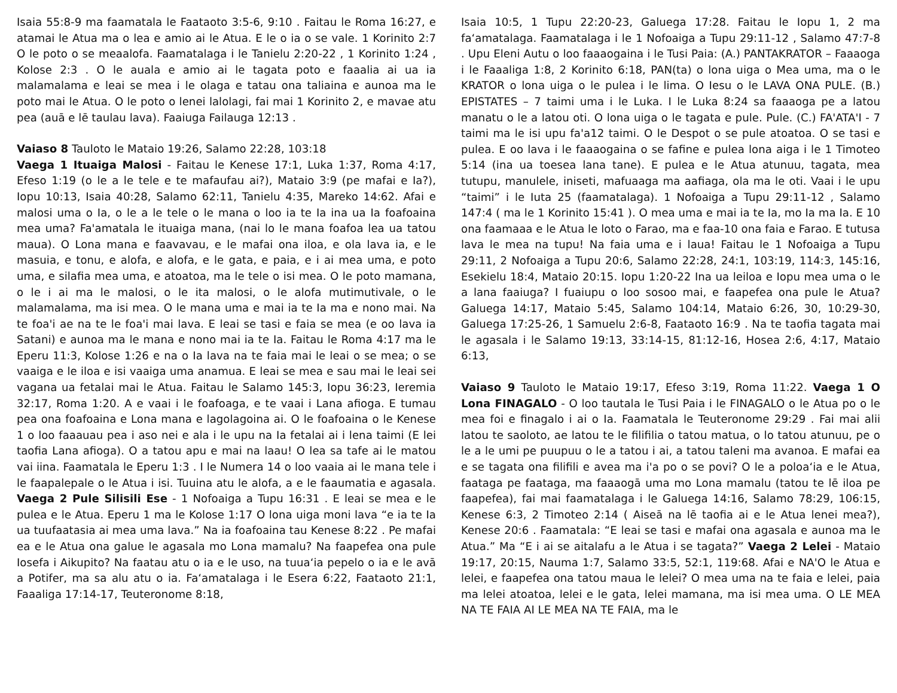Isaia 55:8-9 ma faamatala le Faataoto 3:5-6, 9:10 . Faitau le Roma 16:27, e atamai le Atua ma o lea e amio ai le Atua. E le o ia o se vale. 1 Korinito 2:7 O le poto o se meaalofa. Faamatalaga i le Tanielu 2:20-22 , 1 Korinito 1:24 , Kolose 2:3 . O le auala e amio ai le tagata poto e faaalia ai ua ia malamalama e leai se mea i le olaga e tatau ona taliaina e aunoa ma le poto mai le Atua. O le poto o lenei lalolagi, fai mai 1 Korinito 2, e mavae atu pea (auā e lē taulau lava). Faaiuga Failauga 12:13 .
Vaiaso 8 Tauloto le Mataio 19:26, Salamo 22:28, 103:18
Vaega 1 Ituaiga Malosi - Faitau le Kenese 17:1, Luka 1:37, Roma 4:17, Efeso 1:19 (o le a le tele e te mafaufau ai?), Mataio 3:9 (pe mafai e Ia?), Iopu 10:13, Isaia 40:28, Salamo 62:11, Tanielu 4:35, Mareko 14:62. Afai e malosi uma o Ia, o le a le tele o le mana o loo ia te Ia ina ua Ia foafoaina mea uma? Fa'amatala le ituaiga mana, (nai lo le mana foafoa lea ua tatou maua). O Lona mana e faavavau, e le mafai ona iloa, e ola lava ia, e le masuia, e tonu, e alofa, e alofa, e le gata, e paia, e i ai mea uma, e poto uma, e silafia mea uma, e atoatoa, ma le tele o isi mea. O le poto mamana, o le i ai ma le malosi, o le ita malosi, o le alofa mutimutivale, o le malamalama, ma isi mea. O le mana uma e mai ia te Ia ma e nono mai. Na te foa'i ae na te le foa'i mai lava. E leai se tasi e faia se mea (e oo lava ia Satani) e aunoa ma le mana e nono mai ia te Ia. Faitau le Roma 4:17 ma le Eperu 11:3, Kolose 1:26 e na o Ia lava na te faia mai le leai o se mea; o se vaaiga e le iloa e isi vaaiga uma anamua. E leai se mea e sau mai le leai sei vagana ua fetalai mai le Atua. Faitau le Salamo 145:3, Iopu 36:23, Ieremia 32:17, Roma 1:20. A e vaai i le foafoaga, e te vaai i Lana afioga. E tumau pea ona foafoaina e Lona mana e lagolagoina ai. O le foafoaina o le Kenese 1 o loo faaauau pea i aso nei e ala i le upu na Ia fetalai ai i lena taimi (E lei taofia Lana afioga). O a tatou apu e mai na laau! O lea sa tafe ai le matou vai iina. Faamatala le Eperu 1:3 . I le Numera 14 o loo vaaia ai le mana tele i le faapalepale o le Atua i isi. Tuuina atu le alofa, a e le faaumatia e agasala. Vaega 2 Pule Silisili Ese - 1 Nofoaiga a Tupu 16:31 . E leai se mea e le pulea e le Atua. Eperu 1 ma le Kolose 1:17 O lona uiga moni lava “e ia te Ia ua tuufaatasia ai mea uma lava.” Na ia foafoaina tau Kenese 8:22 . Pe mafai ea e le Atua ona galue le agasala mo Lona mamalu? Na faapefea ona pule Iosefa i Aikupito? Na faatau atu o ia e le uso, na tuuaʻia pepelo o ia e le avā a Potifer, ma sa alu atu o ia. Faʻamatalaga i le Esera 6:22, Faataoto 21:1, Faaaliga 17:14-17, Teuteronome 8:18,
Isaia 10:5, 1 Tupu 22:20-23, Galuega 17:28. Faitau le Iopu 1, 2 ma faʻamatalaga. Faamatalaga i le 1 Nofoaiga a Tupu 29:11-12 , Salamo 47:7-8 . Upu Eleni Autu o loo faaaogaina i le Tusi Paia: (A.) PANTAKRATOR – Faaaoga i le Faaaliga 1:8, 2 Korinito 6:18, PAN(ta) o lona uiga o Mea uma, ma o le KRATOR o lona uiga o le pulea i le lima. O Iesu o le LAVA ONA PULE. (B.) EPISTATES – 7 taimi uma i le Luka. I le Luka 8:24 sa faaaoga pe a latou manatu o le a latou oti. O lona uiga o le tagata e pule. Pule. (C.) FA'ATA'I - 7 taimi ma le isi upu fa'a12 taimi. O le Despot o se pule atoatoa. O se tasi e pulea. E oo lava i le faaaogaina o se fafine e pulea lona aiga i le 1 Timoteo 5:14 (ina ua toesea lana tane). E pulea e le Atua atunuu, tagata, mea tutupu, manulele, iniseti, mafuaaga ma aafiaga, ola ma le oti. Vaai i le upu “taimi” i le Iuta 25 (faamatalaga). 1 Nofoaiga a Tupu 29:11-12 , Salamo 147:4 ( ma le 1 Korinito 15:41 ). O mea uma e mai ia te Ia, mo Ia ma Ia. E 10 ona faamaaa e le Atua le loto o Farao, ma e faa-10 ona faia e Farao. E tutusa lava le mea na tupu! Na faia uma e i laua! Faitau le 1 Nofoaiga a Tupu 29:11, 2 Nofoaiga a Tupu 20:6, Salamo 22:28, 24:1, 103:19, 114:3, 145:16, Esekielu 18:4, Mataio 20:15. Iopu 1:20-22 Ina ua leiloa e Iopu mea uma o le a lana faaiuga? I fuaiupu o loo sosoo mai, e faapefea ona pule le Atua? Galuega 14:17, Mataio 5:45, Salamo 104:14, Mataio 6:26, 30, 10:29-30, Galuega 17:25-26, 1 Samuelu 2:6-8, Faataoto 16:9 . Na te taofia tagata mai le agasala i le Salamo 19:13, 33:14-15, 81:12-16, Hosea 2:6, 4:17, Mataio 6:13,
Vaiaso 9 Tauloto le Mataio 19:17, Efeso 3:19, Roma 11:22. Vaega 1 O Lona FINAGALO - O loo tautala le Tusi Paia i le FINAGALO o le Atua po o le mea foi e finagalo i ai o Ia. Faamatala le Teuteronome 29:29 . Fai mai alii latou te saoloto, ae latou te le filifilia o tatou matua, o lo tatou atunuu, pe o le a le umi pe puupuu o le a tatou i ai, a tatou taleni ma avanoa. E mafai ea e se tagata ona filifili e avea ma i'a po o se povi? O le a poloaʻia e le Atua, faataga pe faataga, ma faaaogā uma mo Lona mamalu (tatou te lē iloa pe faapefea), fai mai faamatalaga i le Galuega 14:16, Salamo 78:29, 106:15, Kenese 6:3, 2 Timoteo 2:14 ( Aiseā na lē taofia ai e le Atua lenei mea?), Kenese 20:6 . Faamatala: “E leai se tasi e mafai ona agasala e aunoa ma le Atua.” Ma “E i ai se aitalafu a le Atua i se tagata?” Vaega 2 Lelei - Mataio 19:17, 20:15, Nauma 1:7, Salamo 33:5, 52:1, 119:68. Afai e NA'O le Atua e lelei, e faapefea ona tatou maua le lelei? O mea uma na te faia e lelei, paia ma lelei atoatoa, lelei e le gata, lelei mamana, ma isi mea uma. O LE MEA NA TE FAIA AI LE MEA NA TE FAIA, ma le